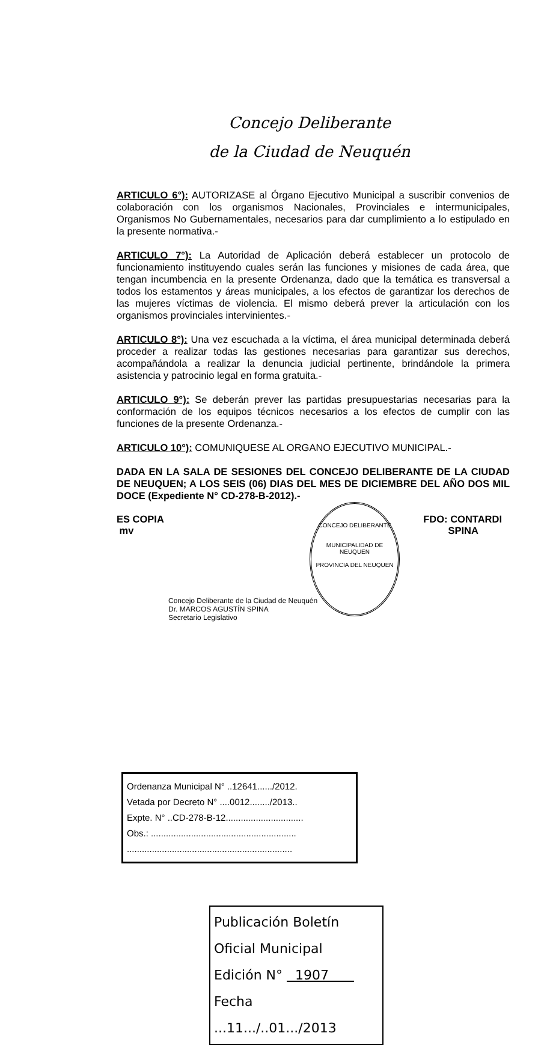Concejo Deliberante
de la Ciudad de Neuquén
ARTICULO 6°): AUTORIZASE al Órgano Ejecutivo Municipal a suscribir convenios de colaboración con los organismos Nacionales, Provinciales e intermunicipales, Organismos No Gubernamentales, necesarios para dar cumplimiento a lo estipulado en la presente normativa.-
ARTICULO 7°): La Autoridad de Aplicación deberá establecer un protocolo de funcionamiento instituyendo cuales serán las funciones y misiones de cada área, que tengan incumbencia en la presente Ordenanza, dado que la temática es transversal a todos los estamentos y áreas municipales, a los efectos de garantizar los derechos de las mujeres víctimas de violencia. El mismo deberá prever la articulación con los organismos provinciales intervinientes.-
ARTICULO 8°): Una vez escuchada a la víctima, el área municipal determinada deberá proceder a realizar todas las gestiones necesarias para garantizar sus derechos, acompañándola a realizar la denuncia judicial pertinente, brindándole la primera asistencia y patrocinio legal en forma gratuita.-
ARTICULO 9°): Se deberán prever las partidas presupuestarias necesarias para la conformación de los equipos técnicos necesarios a los efectos de cumplir con las funciones de la presente Ordenanza.-
ARTICULO 10°): COMUNIQUESE AL ORGANO EJECUTIVO MUNICIPAL.-
DADA EN LA SALA DE SESIONES DEL CONCEJO DELIBERANTE DE LA CIUDAD DE NEUQUEN; A LOS SEIS (06) DIAS DEL MES DE DICIEMBRE DEL AÑO DOS MIL DOCE (Expediente N° CD-278-B-2012).-
ES COPIA
mv
FDO: CONTARDI
SPINA
Concejo Deliberante de la Ciudad de Neuquén
Dr. MARCOS AGUSTÍN SPINA
Secretario Legislativo
CONCEJO DELIBERANTE
MUNICIPALIDAD DE NEUQUEN
PROVINCIA DEL NEUQUEN
Ordenanza Municipal N° ..12641....../2012.
Vetada por Decreto N° ....0012......../2013..
Expte. N° ..CD-278-B-12...............................
Obs.: ..........................................................
..................................................................
Publicación Boletín Oficial Municipal
Edición N° 1907
Fecha ...11.../..01.../2013